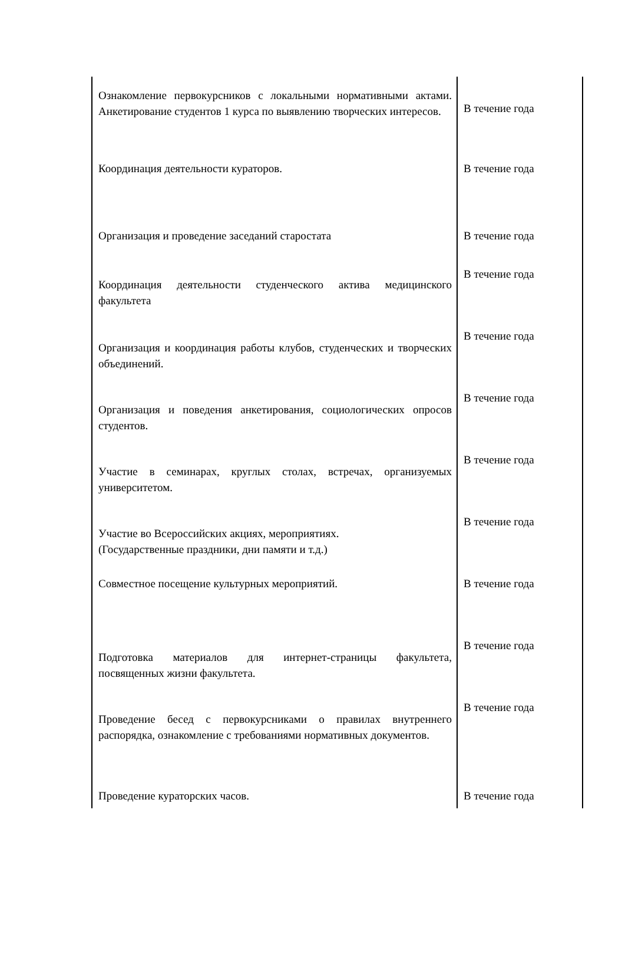| Ознакомление первокурсников с локальными нормативными актами. Анкетирование студентов 1 курса по выявлению творческих интересов. | В течение года |
| Координация деятельности кураторов. | В течение года |
| Организация и проведение заседаний старостата | В течение года |
| Координация деятельности студенческого актива медицинского факультета | В течение года |
| Организация и координация работы клубов, студенческих и творческих объединений. | В течение года |
| Организация и поведения анкетирования, социологических опросов студентов. | В течение года |
| Участие в семинарах, круглых столах, встречах, организуемых университетом. | В течение года |
| Участие во Всероссийских акциях, мероприятиях. (Государственные праздники, дни памяти и т.д.) | В течение года |
| Совместное посещение культурных мероприятий. | В течение года |
| Подготовка материалов для интернет-страницы факультета, посвященных жизни факультета. | В течение года |
| Проведение бесед с первокурсниками о правилах внутреннего распорядка, ознакомление с требованиями нормативных документов. | В течение года |
| Проведение кураторских часов. | В течение года |